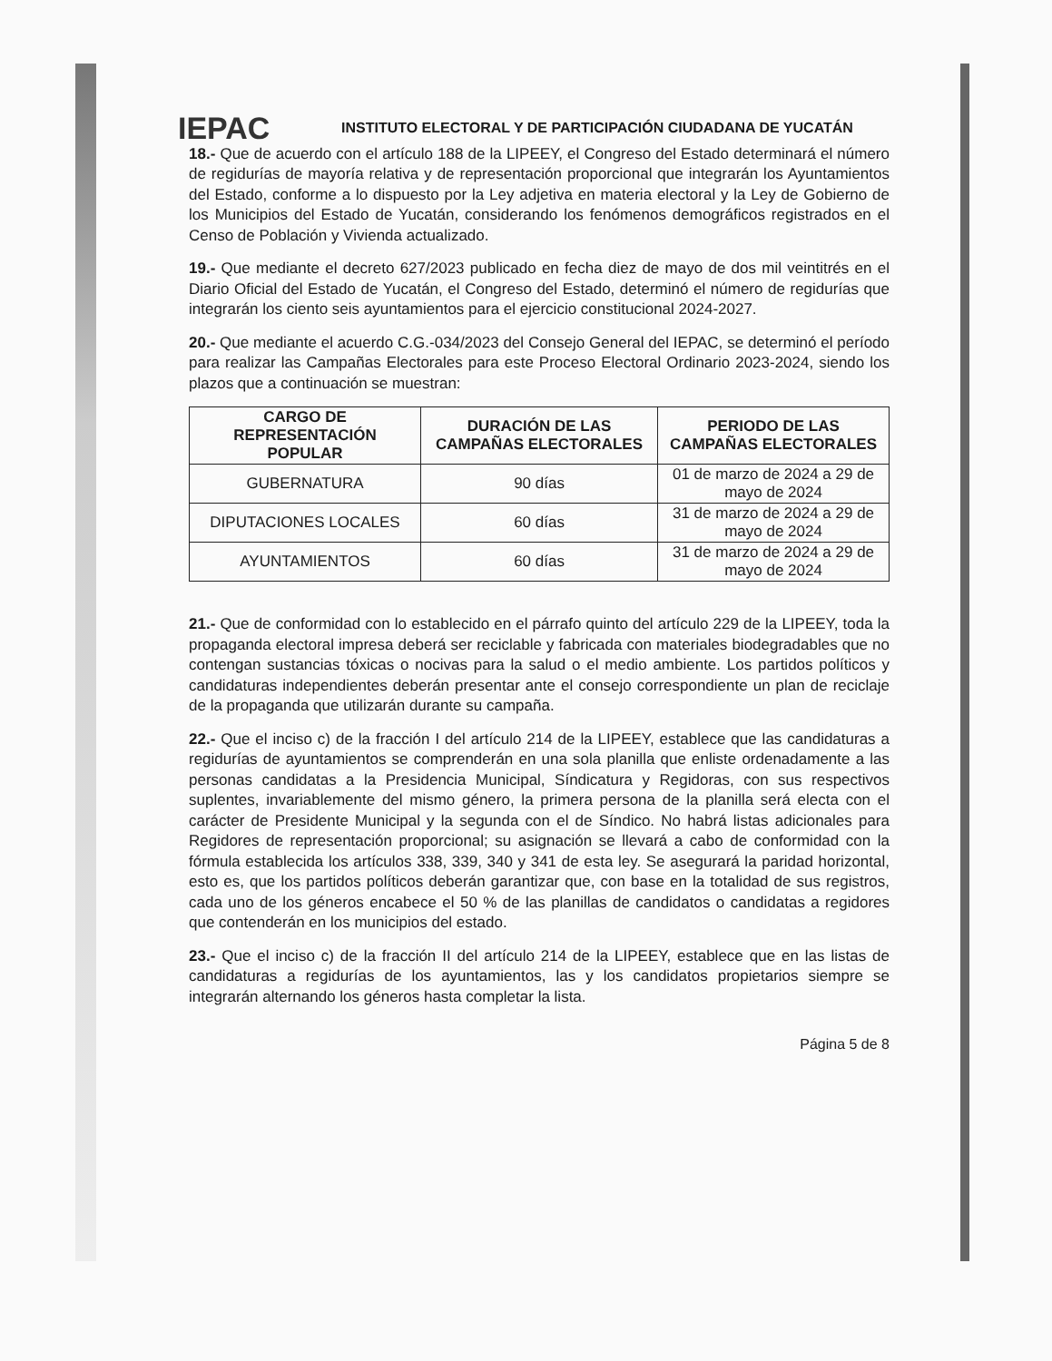IEPAC
INSTITUTO ELECTORAL Y DE PARTICIPACIÓN CIUDADANA DE YUCATÁN
18.- Que de acuerdo con el artículo 188 de la LIPEEY, el Congreso del Estado determinará el número de regidurías de mayoría relativa y de representación proporcional que integrarán los Ayuntamientos del Estado, conforme a lo dispuesto por la Ley adjetiva en materia electoral y la Ley de Gobierno de los Municipios del Estado de Yucatán, considerando los fenómenos demográficos registrados en el Censo de Población y Vivienda actualizado.
19.- Que mediante el decreto 627/2023 publicado en fecha diez de mayo de dos mil veintitrés en el Diario Oficial del Estado de Yucatán, el Congreso del Estado, determinó el número de regidurías que integrarán los ciento seis ayuntamientos para el ejercicio constitucional 2024-2027.
20.- Que mediante el acuerdo C.G.-034/2023 del Consejo General del IEPAC, se determinó el período para realizar las Campañas Electorales para este Proceso Electoral Ordinario 2023-2024, siendo los plazos que a continuación se muestran:
| CARGO DE REPRESENTACIÓN POPULAR | DURACIÓN DE LAS CAMPAÑAS ELECTORALES | PERIODO DE LAS CAMPAÑAS ELECTORALES |
| --- | --- | --- |
| GUBERNATURA | 90 días | 01 de marzo de 2024 a 29 de mayo de 2024 |
| DIPUTACIONES LOCALES | 60 días | 31 de marzo de 2024 a 29 de mayo de 2024 |
| AYUNTAMIENTOS | 60 días | 31 de marzo de 2024 a 29 de mayo de 2024 |
21.- Que de conformidad con lo establecido en el párrafo quinto del artículo 229 de la LIPEEY, toda la propaganda electoral impresa deberá ser reciclable y fabricada con materiales biodegradables que no contengan sustancias tóxicas o nocivas para la salud o el medio ambiente. Los partidos políticos y candidaturas independientes deberán presentar ante el consejo correspondiente un plan de reciclaje de la propaganda que utilizarán durante su campaña.
22.- Que el inciso c) de la fracción I del artículo 214 de la LIPEEY, establece que las candidaturas a regidurías de ayuntamientos se comprenderán en una sola planilla que enliste ordenadamente a las personas candidatas a la Presidencia Municipal, Síndicatura y Regidoras, con sus respectivos suplentes, invariablemente del mismo género, la primera persona de la planilla será electa con el carácter de Presidente Municipal y la segunda con el de Síndico. No habrá listas adicionales para Regidores de representación proporcional; su asignación se llevará a cabo de conformidad con la fórmula establecida los artículos 338, 339, 340 y 341 de esta ley. Se asegurará la paridad horizontal, esto es, que los partidos políticos deberán garantizar que, con base en la totalidad de sus registros, cada uno de los géneros encabece el 50 % de las planillas de candidatos o candidatas a regidores que contenderán en los municipios del estado.
23.- Que el inciso c) de la fracción II del artículo 214 de la LIPEEY, establece que en las listas de candidaturas a regidurías de los ayuntamientos, las y los candidatos propietarios siempre se integrarán alternando los géneros hasta completar la lista.
Página 5 de 8